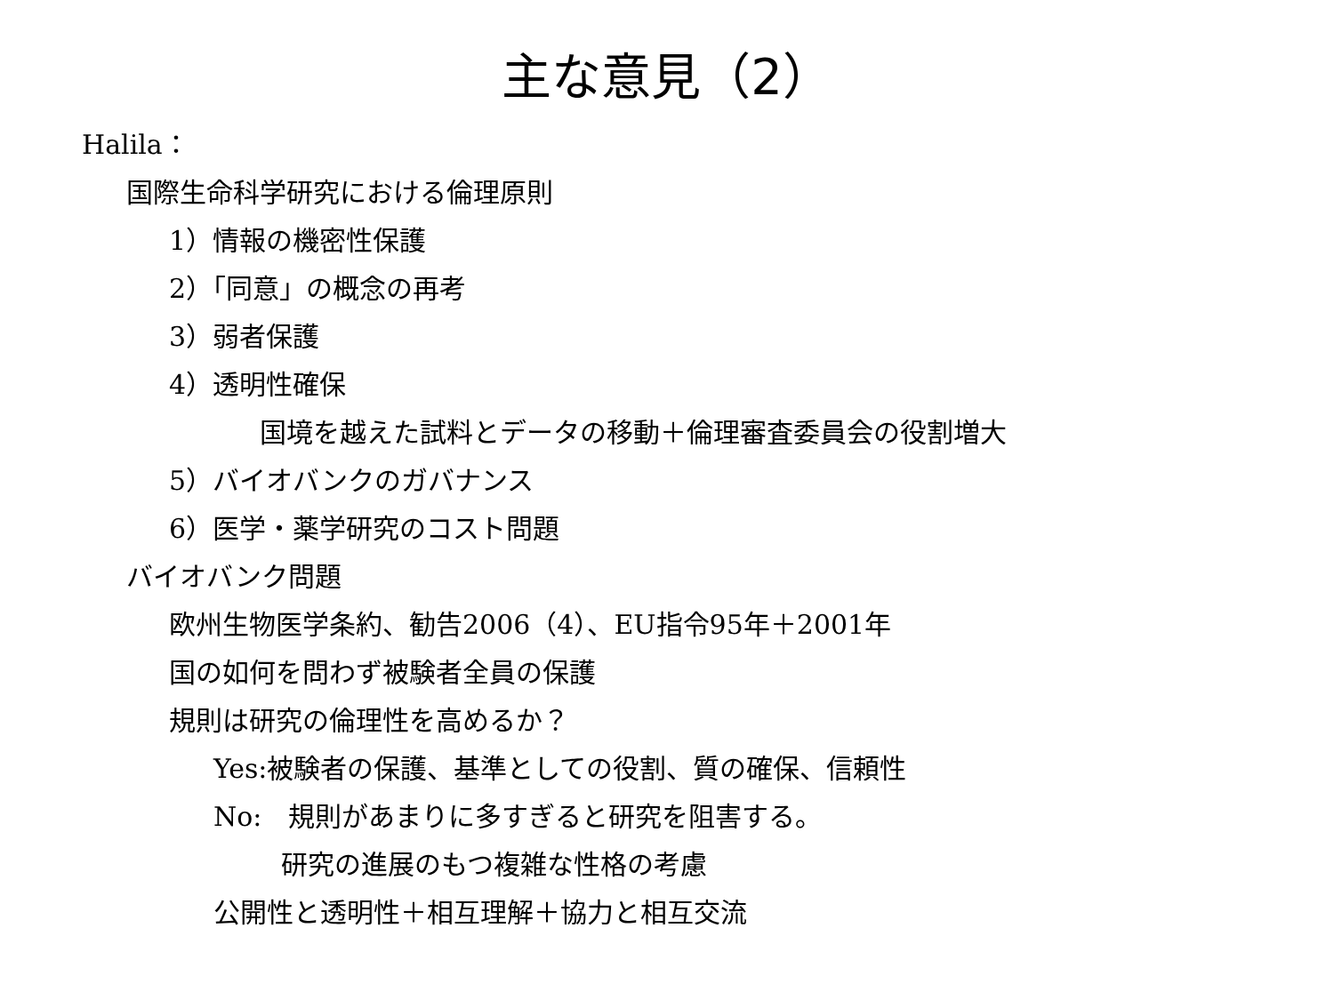主な意見（2）
Halila：
国際生命科学研究における倫理原則
1）情報の機密性保護
2）「同意」の概念の再考
3）弱者保護
4）透明性確保
国境を越えた試料とデータの移動＋倫理審査委員会の役割増大
5）バイオバンクのガバナンス
6）医学・薬学研究のコスト問題
バイオバンク問題
欧州生物医学条約、勧告2006（4）、EU指令95年＋2001年
国の如何を問わず被験者全員の保護
規則は研究の倫理性を高めるか？
Yes:被験者の保護、基準としての役割、質の確保、信頼性
No:　規則があまりに多すぎると研究を阻害する。
研究の進展のもつ複雑な性格の考慮
公開性と透明性＋相互理解＋協力と相互交流